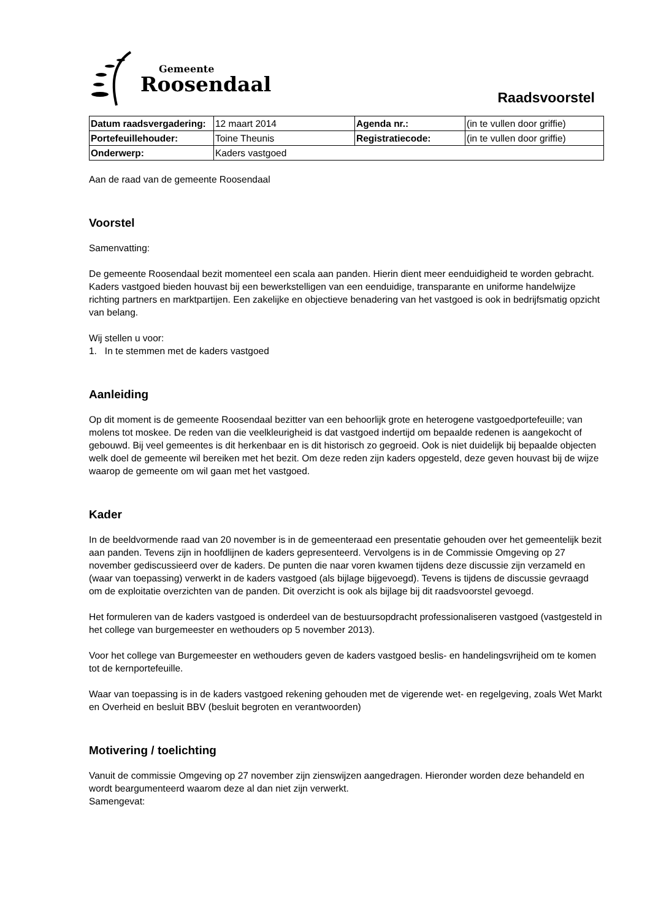Gemeente
Roosendaal
Raadsvoorstel
| Datum raadsvergadering: | 12 maart 2014 | Agenda nr.: | (in te vullen door griffie) |
| Portefeuillehouder: | Toine Theunis | Registratiecode: | (in te vullen door griffie) |
| Onderwerp: | Kaders vastgoed | | |
Aan de raad van de gemeente Roosendaal
Voorstel
Samenvatting:
De gemeente Roosendaal bezit momenteel een scala aan panden. Hierin dient meer eenduidigheid te worden gebracht. Kaders vastgoed bieden houvast bij een bewerkstelligen van een eenduidige, transparante en uniforme handelwijze richting partners en marktpartijen. Een zakelijke en objectieve benadering van het vastgoed is ook in bedrijfsmatig opzicht van belang.
Wij stellen u voor:
1. In te stemmen met de kaders vastgoed
Aanleiding
Op dit moment is de gemeente Roosendaal bezitter van een behoorlijk grote en heterogene vastgoedportefeuille; van molens tot moskee. De reden van die veelkleurigheid is dat vastgoed indertijd om bepaalde redenen is aangekocht of gebouwd. Bij veel gemeentes is dit herkenbaar en is dit historisch zo gegroeid. Ook is niet duidelijk bij bepaalde objecten welk doel de gemeente wil bereiken met het bezit. Om deze reden zijn kaders opgesteld, deze geven houvast bij de wijze waarop de gemeente om wil gaan met het vastgoed.
Kader
In de beeldvormende raad van 20 november is in de gemeenteraad een presentatie gehouden over het gemeentelijk bezit aan panden. Tevens zijn in hoofdlijnen de kaders gepresenteerd. Vervolgens is in de Commissie Omgeving op 27 november gediscussieerd over de kaders. De punten die naar voren kwamen tijdens deze discussie zijn verzameld en (waar van toepassing) verwerkt in de kaders vastgoed (als bijlage bijgevoegd). Tevens is tijdens de discussie gevraagd om de exploitatie overzichten van de panden. Dit overzicht is ook als bijlage bij dit raadsvoorstel gevoegd.
Het formuleren van de kaders vastgoed is onderdeel van de bestuursopdracht professionaliseren vastgoed (vastgesteld in het college van burgemeester en wethouders op 5 november 2013).
Voor het college van Burgemeester en wethouders geven de kaders vastgoed beslis- en handelingsvrijheid om te komen tot de kernportefeuille.
Waar van toepassing is in de kaders vastgoed rekening gehouden met de vigerende wet- en regelgeving, zoals Wet Markt en Overheid en besluit BBV (besluit begroten en verantwoorden)
Motivering / toelichting
Vanuit de commissie Omgeving op 27 november zijn zienswijzen aangedragen. Hieronder worden deze behandeld en wordt beargumenteerd waarom deze al dan niet zijn verwerkt.
Samengevat: